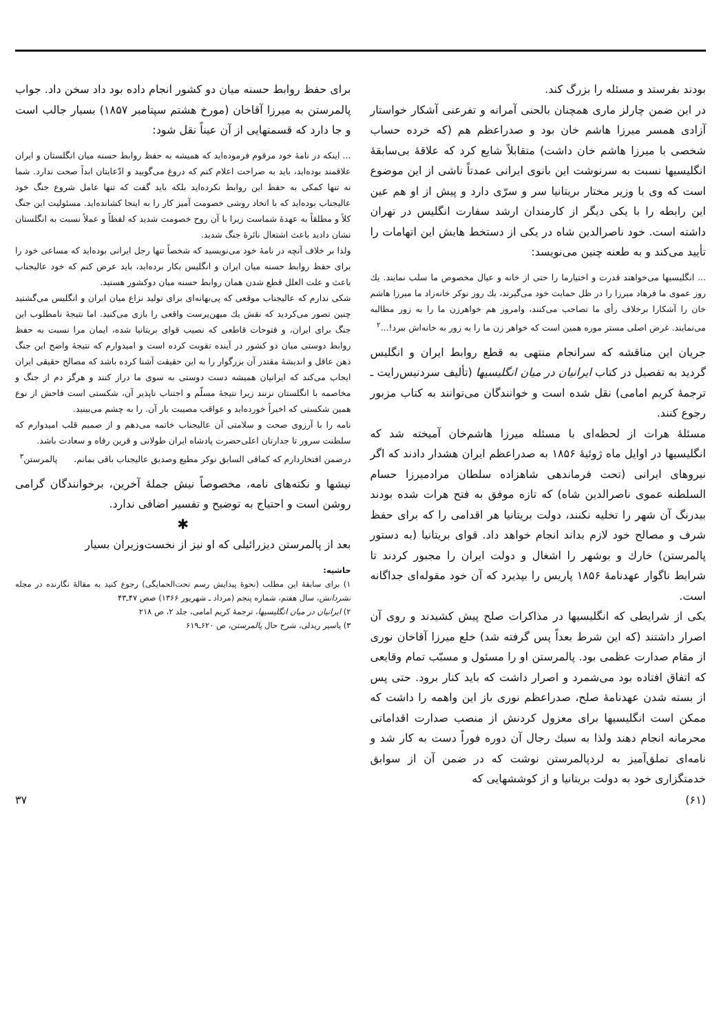بودند بفرستد و مسئله را بزرگ کند.
در این ضمن چارلز ماری همچنان بالحنی آمرانه و تفرعنی آشکار خواستار آزادی همسر میرزا هاشم خان بود و صدراعظم هم (که خرده حساب شخصی با میرزا هاشم خان داشت) متقابلاً شایع کرد که علاقهٔ بی‌سابقهٔ انگلیسیها نسبت به سرنوشت این بانوی ایرانی عمدتاً ناشی از این موضوع است که وی با وزیر مختار بریتانیا سر و سرّی دارد و پیش از او هم عین این رابطه را با یکی دیگر از کارمندان ارشد سفارت انگلیس در تهران داشته است. خود ناصرالدین شاه در یکی از دستخط هایش این اتهامات را تأیید می‌کند و به طعنه چنین می‌نویسد:
... انگلیسیها می‌خواهند قدرت و اختیارما را حتی از خانه و عیال مخصوص ما سلب نمایند. یك روز عموی ما فرهاد میرزا را در ظل حمایت خود می‌گیرند، یك روز نوکر خانه‌زاد ما میرزا هاشم خان را آشکارا برخلاف رأی ما تصاحب می‌کنند، وامروز هم خواهرزن ما را به زور مطالبه می‌نمایند. غرض اصلی مستر موره همین است که خواهر زن ما را به زور به خانه‌اش ببرد!...<sup>۲</sup>
جریان این مناقشه که سرانجام منتهی به قطع روابط ایران و انگلیس گردید به تفصیل در کتاب ایرانیان در میان انگلیسیها (تألیف سردنیس‌رایت ـ ترجمهٔ کریم امامی) نقل شده است و خوانندگان می‌توانند به کتاب مزبور رجوع کنند.
مسئلهٔ هرات از لحظه‌ای با مسئله میرزا هاشم‌خان آمیخته شد که انگلیسیها در اوایل ماه ژوئیهٔ ۱۸۵۶ به صدراعظم ایران هشدار دادند که اگر نیروهای ایرانی (تحت فرماندهی شاهزاده سلطان مرادمیرزا حسام السلطنه عموی ناصرالدین شاه) که تازه موفق به فتح هرات شده بودند بیدرنگ آن شهر را تخلیه نکنند، دولت بریتانیا هر اقدامی را که برای حفظ شرف و مصالح خود لازم بداند انجام خواهد داد. قوای بریتانیا (به دستور پالمرستن) خارك و بوشهر را اشغال و دولت ایران را مجبور کردند تا شرایط ناگوار عهدنامهٔ ۱۸۵۶ پاریس را بپذیرد که آن خود مقوله‌ای جداگانه است.
یکی از شرایطی که انگلیسیها در مذاکرات صلح پیش کشیدند و روی آن اصرار داشتند (که این شرط بعداً پس گرفته شد) خلع میرزا آقاخان نوری از مقام صدارت عظمی بود. پالمرستن او را مسئول و مسبّب تمام وقایعی که اتفاق افتاده بود می‌شمرد و اصرار داشت که باید کنار برود. حتی پس از بسته شدن عهدنامهٔ صلح، صدراعظم نوری باز این واهمه را داشت که ممکن است انگلیسیها برای معزول کردنش از منصب صدارت اقداماتی محرمانه انجام دهند ولذا به سبك رجال آن دوره فوراً دست به کار شد و نامه‌ای تملق‌آمیز به لردپالمرستن نوشت که در ضمن آن از سوابق خدمتگزاری خود به دولت بریتانیا و از کوششهایی که
برای حفظ روابط حسنه میان دو کشور انجام داده بود داد سخن داد. جواب پالمرستن به میرزا آقاخان (مورخ هشتم سپتامبر ۱۸۵۷) بسیار جالب است و جا دارد که قسمتهایی از آن عیناً نقل شود:
... اینکه در نامهٔ خود مرقوم فرموده‌اید که همیشه به حفظ روابط حسنه میان انگلستان و ایران علاقمند بوده‌اید، باید به صراحت اعلام کنم که دروغ می‌گویید و ادّعایتان ابداً صحت ندارد. شما نه تنها کمکی به حفظ این روابط نکرده‌اید بلکه باید گفت که تنها عامل شروع جنگ خود عالیجناب بوده‌اید که با اتخاذ روشی خصومت آمیز کار را به اینجا کشانده‌اید. مسئولیت این جنگ کلاً و مطلقاً به عهدهٔ شماست زیرا با آن روح خصومت شدید که لفظاً و عملاً نسبت به انگلستان نشان دادید باعث اشتعال نائرهٔ جنگ شدید.
ولذا بر خلاف آنچه در نامهٔ خود می‌نویسید که شخصاً تنها رجل ایرانی بوده‌اید که مساعی خود را برای حفظ روابط حسنه میان ایران و انگلیس بکار برده‌اید، باید عرض کنم که خود عالیجناب باعث و علت العلل قطع شدن همان روابط حسنه میان دوکشور هستید.
شکی ندارم که عالیجناب موقعی که پی‌بهانه‌ای برای تولید نزاع میان ایران و انگلیس می‌گشتید چنین تصور می‌کردید که نقش یك میهن‌پرست واقعی را بازی می‌کنید. اما نتیجهٔ نامطلوب این جنگ برای ایران، و فتوحات قاطعی که نصیب قوای بریتانیا شده، ایمان مرا نسبت به حفظ روابط دوستی میان دو کشور در آینده تقویت کرده است و امیدوارم که نتیجهٔ واضح این جنگ ذهن عاقل و اندیشهٔ مقتدر آن بزرگوار را به این حقیقت آشنا کرده باشد که مصالح حقیقی ایران ایجاب می‌کند که ایرانیان همیشه دست دوستی به سوی ما دراز کنند و هرگز دم از جنگ و مخاصمه با انگلستان نزنند زیرا نتیجهٔ مسلّم و اجتناب ناپذیر آن، شکستی است فاحش از نوع همین شکستی که اخیراً خورده‌اید و عواقب مصیبت بار آن. را به چشم می‌بینید.
نامه را با آرزوی صحت و سلامتی آن عالیجناب خاتمه می‌دهم و از صمیم قلب امیدوارم که سلطنت سرور تا جدارتان اعلی‌حضرت پادشاه ایران طولانی و قرین رفاه و سعادت باشد.
درضمن افتخاردارم که کماقی السابق نوکر مطیع وصدیق عالیجناب باقی بمانم. پالمرستن<sup>۳</sup>
نیشها و نکته‌های نامه، مخصوصاً نیش جملهٔ آخرین، برخوانندگان گرامی روشن است و احتیاج به توضیح و تفسیر اضافی ندارد.
✱
بعد از پالمرستن دیزرائیلی که او نیز از نخست‌وزیران بسیار
حاشیه:
۱) برای سابقهٔ این مطلب (نحوهٔ پیدایش رسم تحت‌الحمایگی) رجوع کنید به مقالهٔ نگارنده در مجله نشردانش، سال هفتم، شماره پنجم (مرداد ـ شهریور ۱۳۶۶) صص ۴۷ـ۴۳
۲) ایرانیان در میان انگلیسیها، ترجمهٔ کریم امامی، جلد ۲، ص ۲۱۸
۳) یاسپر ریدلی، شرح حال پالمرستن، ص ۶۲۰ـ۶۱۹
(۶۱) ۳۷